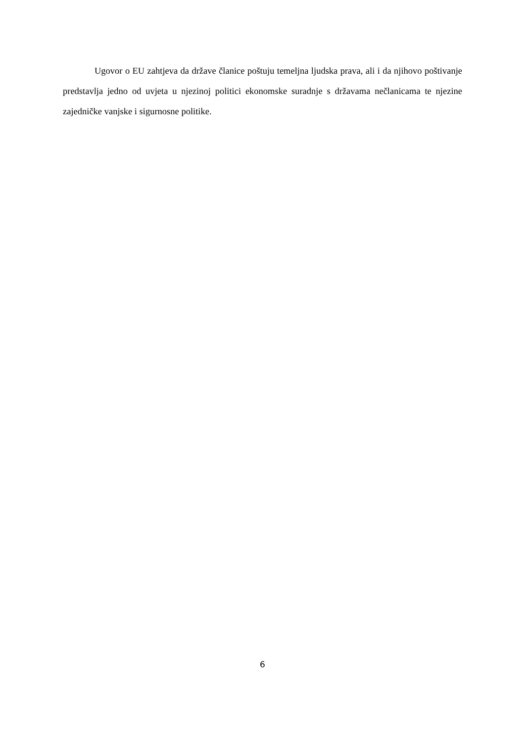Ugovor o EU zahtjeva da države članice poštuju temeljna ljudska prava, ali i da njihovo poštivanje predstavlja jedno od uvjeta u njezinoj politici ekonomske suradnje s državama nečlanicama te njezine zajedničke vanjske i sigurnosne politike.
6